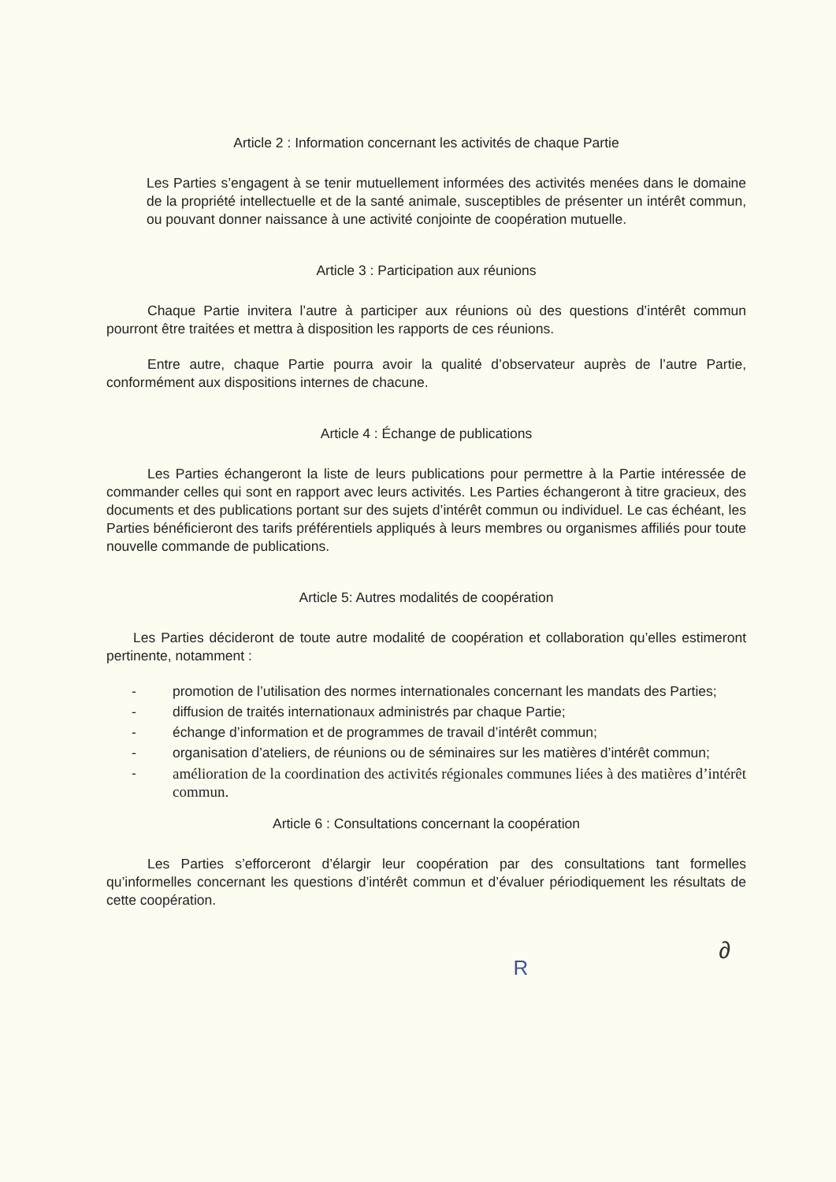Article 2 : Information concernant les activités de chaque Partie
Les Parties s’engagent à se tenir mutuellement informées des activités menées dans le domaine de la propriété intellectuelle et de la santé animale, susceptibles de présenter un intérêt commun, ou pouvant donner naissance à une activité conjointe de coopération mutuelle.
Article 3 : Participation aux réunions
Chaque Partie invitera l’autre à participer aux réunions où des questions d’intérêt commun pourront être traitées et mettra à disposition les rapports de ces réunions.
Entre autre, chaque Partie pourra avoir la qualité d’observateur auprès de l’autre Partie, conformément aux dispositions internes de chacune.
Article 4 : Échange de publications
Les Parties échangeront la liste de leurs publications pour permettre à la Partie intéressée de commander celles qui sont en rapport avec leurs activités. Les Parties échangeront à titre gracieux, des documents et des publications portant sur des sujets d’intérêt commun ou individuel. Le cas échéant, les Parties bénéficieront des tarifs préférentiels appliqués à leurs membres ou organismes affiliés pour toute nouvelle commande de publications.
Article 5: Autres modalités de coopération
Les Parties décideront de toute autre modalité de coopération et collaboration qu’elles estimeront pertinente, notamment :
- promotion de l’utilisation des normes internationales concernant les mandats des Parties;
- diffusion de traités internationaux administrés par chaque Partie;
- échange d’information et de programmes de travail d’intérêt commun;
- organisation d’ateliers, de réunions ou de séminaires sur les matières d’intérêt commun;
- amélioration de la coordination des activités régionales communes liées à des matières d’intérêt commun.
Article 6 : Consultations concernant la coopération
Les Parties s’efforceront d’élargir leur coopération par des consultations tant formelles qu’informelles concernant les questions d’intérêt commun et d’évaluer périodiquement les résultats de cette coopération.
∂
R